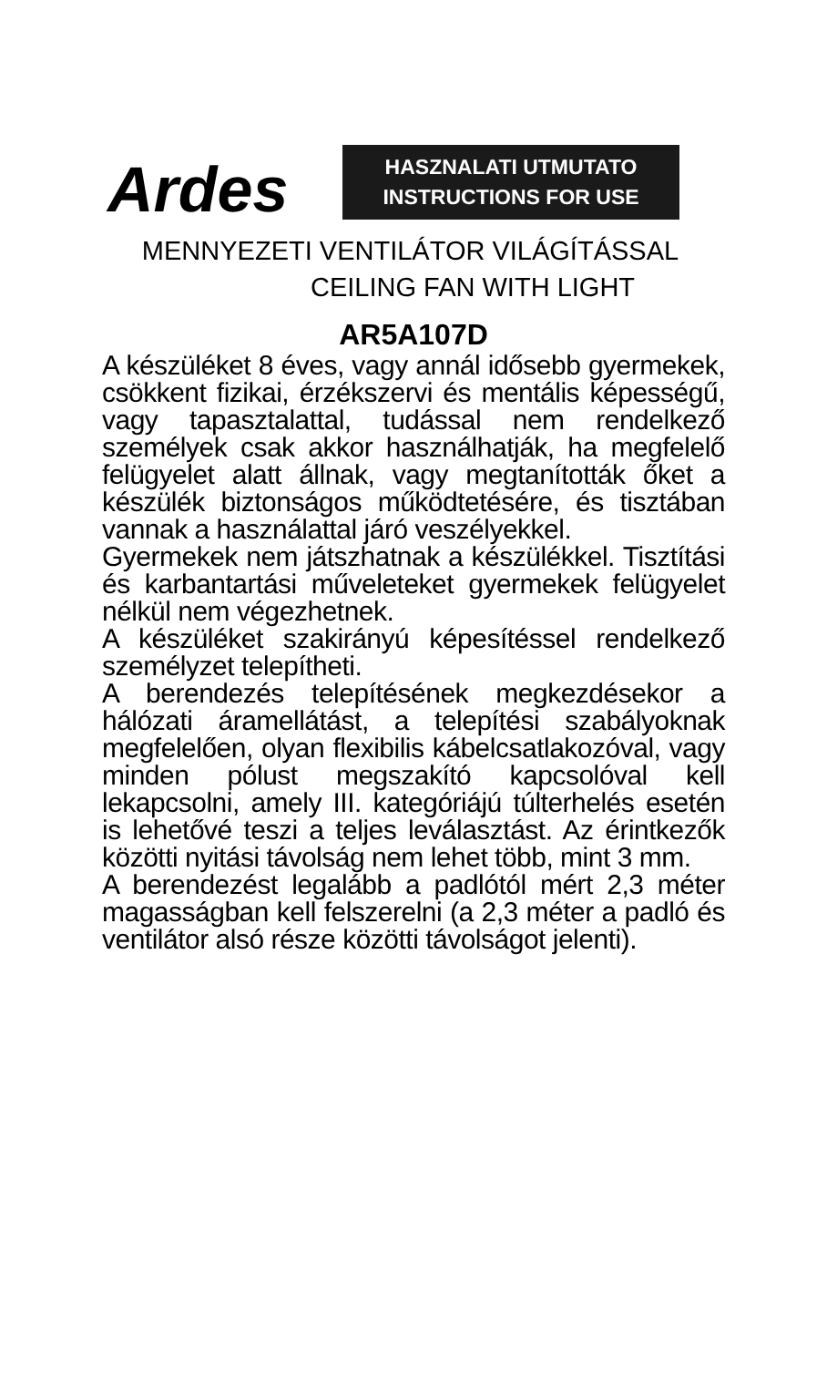Ardes
HASZNALATI UTMUTATO
INSTRUCTIONS FOR USE
MENNYEZETI VENTILÁTOR VILÁGÍTÁSSAL
CEILING FAN WITH LIGHT
AR5A107D
A készüléket 8 éves, vagy annál idősebb gyermekek, csökkent fizikai, érzékszervi és mentális képességű, vagy tapasztalattal, tudással nem rendelkező személyek csak akkor használhatják, ha megfelelő felügyelet alatt állnak, vagy megtanították őket a készülék biztonságos működtetésére, és tisztában vannak a használattal járó veszélyekkel.
Gyermekek nem játszhatnak a készülékkel. Tisztítási és karbantartási műveleteket gyermekek felügyelet nélkül nem végezhetnek.
A készüléket szakirányú képesítéssel rendelkező személyzet telepítheti.
A berendezés telepítésének megkezdésekor a hálózati áramellátást, a telepítési szabályoknak megfelelően, olyan flexibilis kábelcsatlakozóval, vagy minden pólust megszakító kapcsolóval kell lekapcsolni, amely III. kategóriájú túlterhelés esetén is lehetővé teszi a teljes leválasztást. Az érintkezők közötti nyitási távolság nem lehet több, mint 3 mm.
A berendezést legalább a padlótól mért 2,3 méter magasságban kell felszerelni (a 2,3 méter a padló és ventilátor alsó része közötti távolságot jelenti).